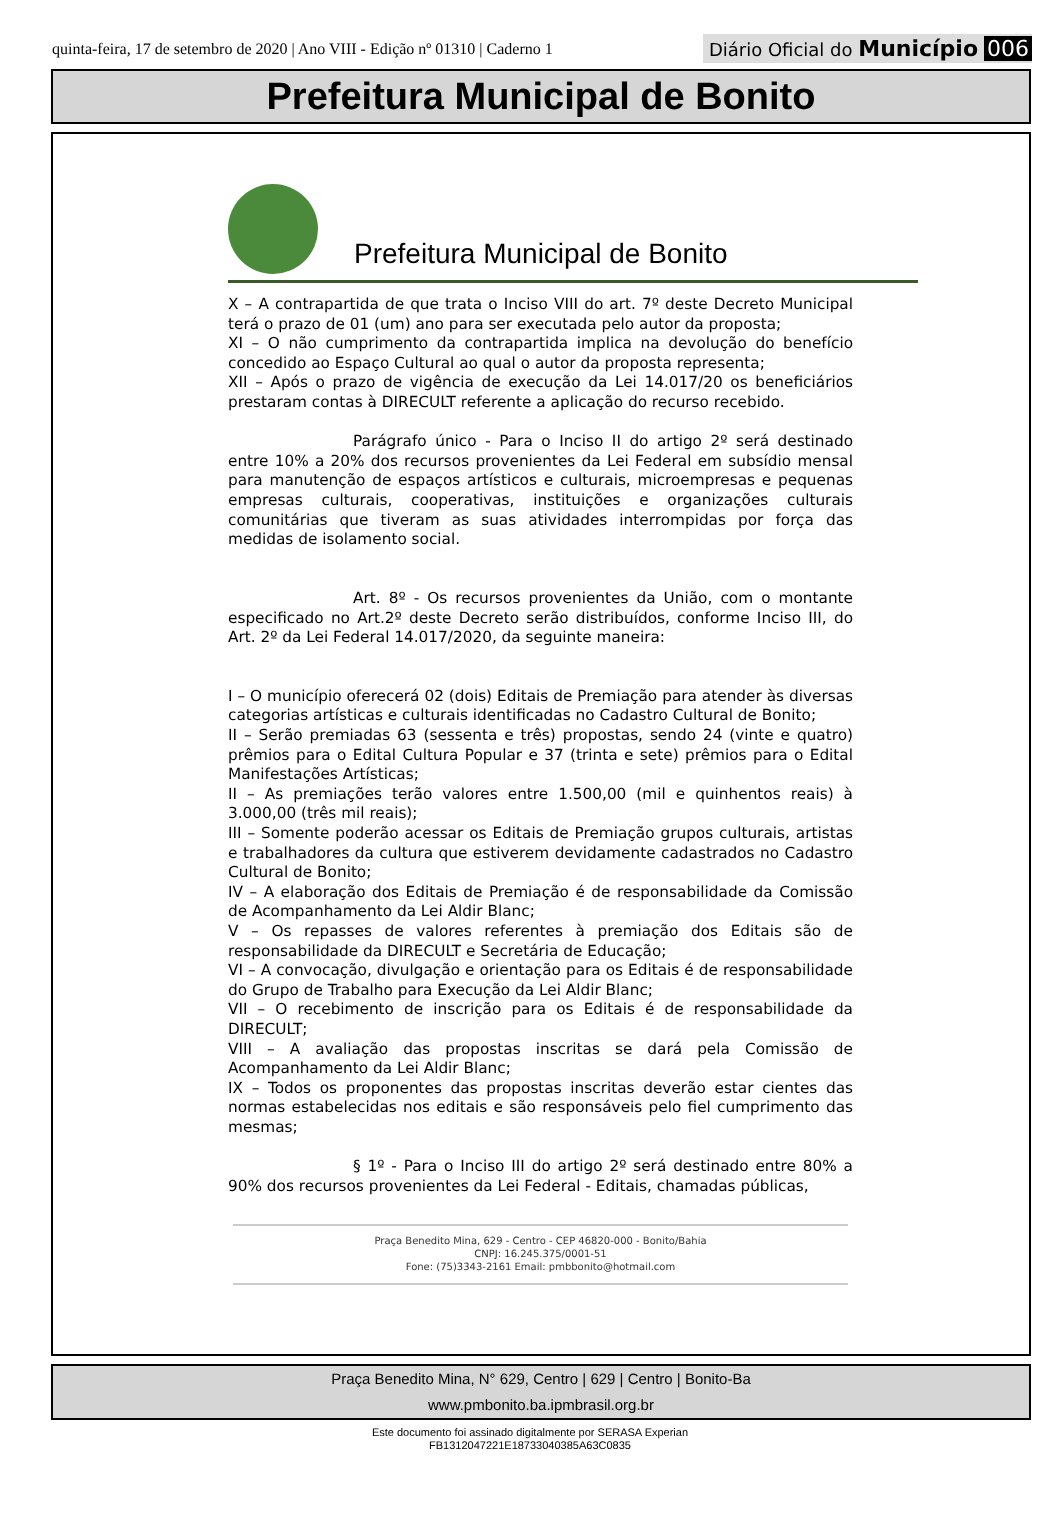quinta-feira, 17 de setembro de 2020 | Ano VIII - Edição nº 01310 | Caderno 1
Diário Oficial do Município 006
Prefeitura Municipal de Bonito
Prefeitura Municipal de Bonito
X – A contrapartida de que trata o Inciso VIII do art. 7º deste Decreto Municipal terá o prazo de 01 (um) ano para ser executada pelo autor da proposta;
XI – O não cumprimento da contrapartida implica na devolução do benefício concedido ao Espaço Cultural ao qual o autor da proposta representa;
XII – Após o prazo de vigência de execução da Lei 14.017/20 os beneficiários prestaram contas à DIRECULT referente a aplicação do recurso recebido.
Parágrafo único - Para o Inciso II do artigo 2º será destinado entre 10% a 20% dos recursos provenientes da Lei Federal em subsídio mensal para manutenção de espaços artísticos e culturais, microempresas e pequenas empresas culturais, cooperativas, instituições e organizações culturais comunitárias que tiveram as suas atividades interrompidas por força das medidas de isolamento social.
Art. 8º - Os recursos provenientes da União, com o montante especificado no Art.2º deste Decreto serão distribuídos, conforme Inciso III, do Art. 2º da Lei Federal 14.017/2020, da seguinte maneira:
I – O município oferecerá 02 (dois) Editais de Premiação para atender às diversas categorias artísticas e culturais identificadas no Cadastro Cultural de Bonito;
II – Serão premiadas 63 (sessenta e três) propostas, sendo 24 (vinte e quatro) prêmios para o Edital Cultura Popular e 37 (trinta e sete) prêmios para o Edital Manifestações Artísticas;
II – As premiações terão valores entre 1.500,00 (mil e quinhentos reais) à 3.000,00 (três mil reais);
III – Somente poderão acessar os Editais de Premiação grupos culturais, artistas e trabalhadores da cultura que estiverem devidamente cadastrados no Cadastro Cultural de Bonito;
IV – A elaboração dos Editais de Premiação é de responsabilidade da Comissão de Acompanhamento da Lei Aldir Blanc;
V – Os repasses de valores referentes à premiação dos Editais são de responsabilidade da DIRECULT e Secretária de Educação;
VI – A convocação, divulgação e orientação para os Editais é de responsabilidade do Grupo de Trabalho para Execução da Lei Aldir Blanc;
VII – O recebimento de inscrição para os Editais é de responsabilidade da DIRECULT;
VIII – A avaliação das propostas inscritas se dará pela Comissão de Acompanhamento da Lei Aldir Blanc;
IX – Todos os proponentes das propostas inscritas deverão estar cientes das normas estabelecidas nos editais e são responsáveis pelo fiel cumprimento das mesmas;
§ 1º - Para o Inciso III do artigo 2º será destinado entre 80% a 90% dos recursos provenientes da Lei Federal - Editais, chamadas públicas,
Praça Benedito Mina, 629 - Centro - CEP 46820-000 - Bonito/Bahia
CNPJ: 16.245.375/0001-51
Fone: (75)3343-2161 Email: pmbbonito@hotmail.com
Praça Benedito Mina, N° 629, Centro | 629 | Centro | Bonito-Ba
www.pmbonito.ba.ipmbrasil.org.br
Este documento foi assinado digitalmente por SERASA Experian
FB1312047221E18733040385A63C0835